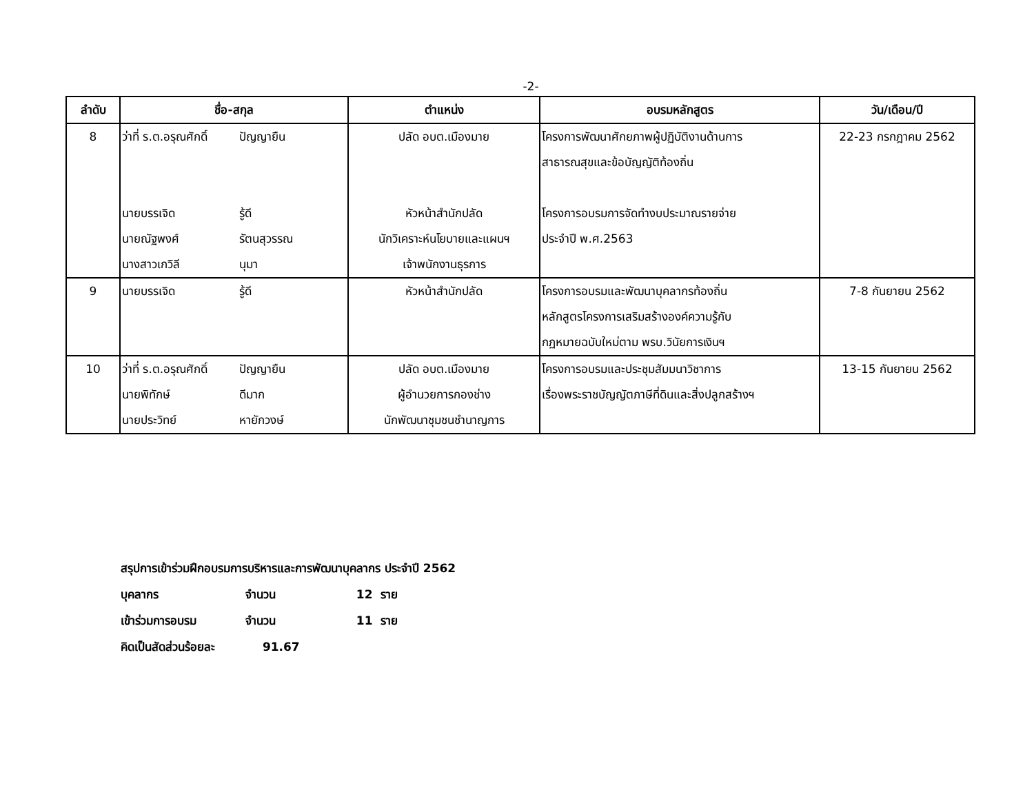-2-
| ลำดับ | ชื่อ-สกุล | ตำแหน่ง | อบรมหลักสูตร | วัน/เดือน/ปี |
| --- | --- | --- | --- | --- |
| 8 | ว่าที่ ร.ต.อรุณศักดิ์ ปัญญายืน นายบรรเจิด รู้ดี นายณัฐพงศ์ รัตนสุวรรณ นางสาวเกวิลี นุมา | ปลัด อบต.เมืองมาย หัวหน้าสำนักปลัด นักวิเคราะห์นโยบายและแผนฯ เจ้าพนักงานธุรการ | โครงการพัฒนาศักยภาพผู้ปฏิบัติงานด้านการ สาธารณสุขและข้อบัญญัติท้องถิ่น โครงการอบรมการจัดทำงบประมาณรายจ่าย ประจำปี พ.ศ.2563 | 22-23 กรกฎาคม 2562 |
| 9 | นายบรรเจิด รู้ดี | หัวหน้าสำนักปลัด | โครงการอบรมและพัฒนาบุคลากรท้องถิ่น หลักสูตรโครงการเสริมสร้างองค์ความรู้กับ กฏหมายฉบับใหม่ตาม พรบ.วินัยการเงินฯ | 7-8 กันยายน 2562 |
| 10 | ว่าที่ ร.ต.อรุณศักดิ์ ปัญญายืน นายพิทักษ์ ดีมาก นายประวิทย์ หายักวงษ์ | ปลัด อบต.เมืองมาย ผู้อำนวยการกองช่าง นักพัฒนาชุมชนชำนาญการ | โครงการอบรมและประชุมสัมมนาวิชาการ เรื่องพระราชบัญญัตภาษีที่ดินและสิ่งปลูกสร้างฯ | 13-15 กันยายน 2562 |
สรุปการเข้าร่วมฝึกอบรมการบริหารและการพัฒนาบุคลากร ประจำปี 2562
บุคลากร จำนวน 12 ราย
เข้าร่วมการอบรม จำนวน 11 ราย
คิดเป็นสัดส่วนร้อยละ 91.67